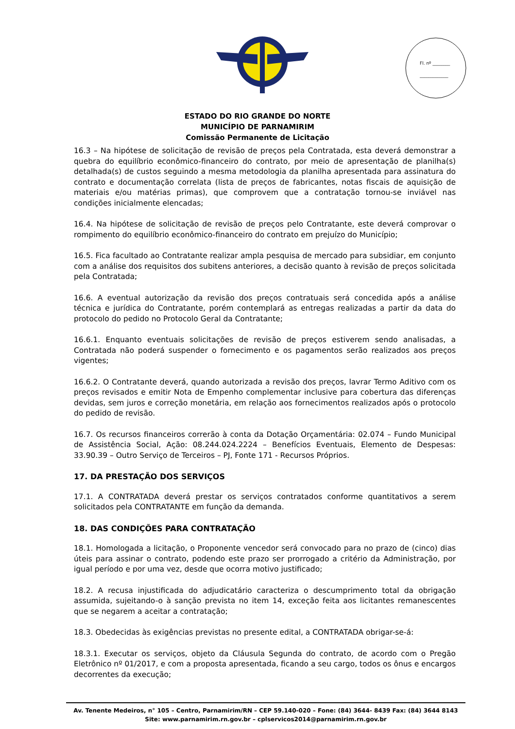Fl. nº ________
_____________
ESTADO DO RIO GRANDE DO NORTE
MUNICÍPIO DE PARNAMIRIM
Comissão Permanente de Licitação
16.3 – Na hipótese de solicitação de revisão de preços pela Contratada, esta deverá demonstrar a quebra do equilíbrio econômico-financeiro do contrato, por meio de apresentação de planilha(s) detalhada(s) de custos seguindo a mesma metodologia da planilha apresentada para assinatura do contrato e documentação correlata (lista de preços de fabricantes, notas fiscais de aquisição de materiais e/ou matérias primas), que comprovem que a contratação tornou-se inviável nas condições inicialmente elencadas;
16.4. Na hipótese de solicitação de revisão de preços pelo Contratante, este deverá comprovar o rompimento do equilíbrio econômico-financeiro do contrato em prejuízo do Município;
16.5. Fica facultado ao Contratante realizar ampla pesquisa de mercado para subsidiar, em conjunto com a análise dos requisitos dos subitens anteriores, a decisão quanto à revisão de preços solicitada pela Contratada;
16.6. A eventual autorização da revisão dos preços contratuais será concedida após a análise técnica e jurídica do Contratante, porém contemplará as entregas realizadas a partir da data do protocolo do pedido no Protocolo Geral da Contratante;
16.6.1. Enquanto eventuais solicitações de revisão de preços estiverem sendo analisadas, a Contratada não poderá suspender o fornecimento e os pagamentos serão realizados aos preços vigentes;
16.6.2. O Contratante deverá, quando autorizada a revisão dos preços, lavrar Termo Aditivo com os preços revisados e emitir Nota de Empenho complementar inclusive para cobertura das diferenças devidas, sem juros e correção monetária, em relação aos fornecimentos realizados após o protocolo do pedido de revisão.
16.7. Os recursos financeiros correrão à conta da Dotação Orçamentária: 02.074 – Fundo Municipal de Assistência Social, Ação: 08.244.024.2224 – Benefícios Eventuais, Elemento de Despesas: 33.90.39 – Outro Serviço de Terceiros – PJ, Fonte 171 - Recursos Próprios.
17. DA PRESTAÇÃO DOS SERVIÇOS
17.1. A CONTRATADA deverá prestar os serviços contratados conforme quantitativos a serem solicitados pela CONTRATANTE em função da demanda.
18. DAS CONDIÇÕES PARA CONTRATAÇÃO
18.1. Homologada a licitação, o Proponente vencedor será convocado para no prazo de (cinco) dias úteis para assinar o contrato, podendo este prazo ser prorrogado a critério da Administração, por igual período e por uma vez, desde que ocorra motivo justificado;
18.2. A recusa injustificada do adjudicatário caracteriza o descumprimento total da obrigação assumida, sujeitando-o à sanção prevista no item 14, exceção feita aos licitantes remanescentes que se negarem a aceitar a contratação;
18.3. Obedecidas às exigências previstas no presente edital, a CONTRATADA obrigar-se-á:
18.3.1. Executar os serviços, objeto da Cláusula Segunda do contrato, de acordo com o Pregão Eletrônico nº 01/2017, e com a proposta apresentada, ficando a seu cargo, todos os ônus e encargos decorrentes da execução;
Av. Tenente Medeiros, n° 105 – Centro, Parnamirim/RN – CEP 59.140-020 – Fone: (84) 3644- 8439 Fax: (84) 3644 8143
Site: www.parnamirim.rn.gov.br – cplservicos2014@parnamirim.rn.gov.br